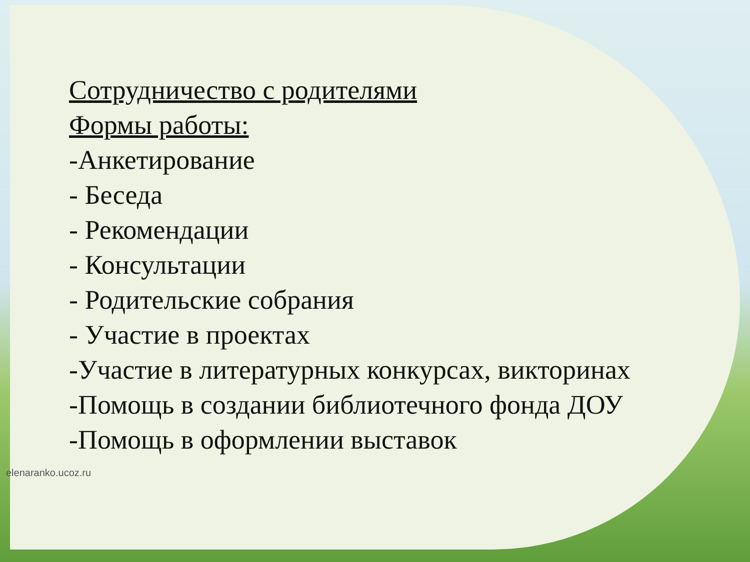Сотрудничество с родителями
Формы работы:
-Анкетирование
- Беседа
- Рекомендации
- Консультации
- Родительские собрания
- Участие в проектах
-Участие в литературных конкурсах, викторинах
-Помощь в создании библиотечного фонда ДОУ
-Помощь в оформлении выставок
elenaranko.ucoz.ru